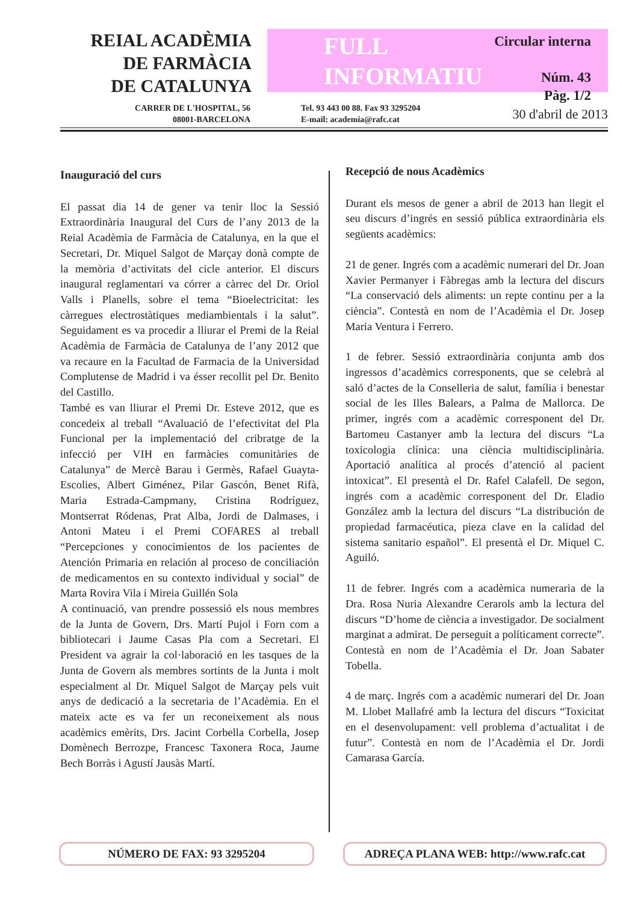REIAL ACADÈMIA
DE FARMÀCIA
DE CATALUNYA
FULL
INFORMATIU
Circular interna
Núm. 43
Pàg. 1/2
CARRER DE L'HOSPITAL, 56
08001-BARCELONA
Tel. 93 443 00 88. Fax 93 3295204
E-mail: academia@rafc.cat
30 d'abril de 2013
Inauguració del curs
El passat dia 14 de gener va tenir lloc la Sessió Extraordinària Inaugural del Curs de l’any 2013 de la Reial Acadèmia de Farmàcia de Catalunya, en la que el Secretari, Dr. Miquel Salgot de Marçay donà compte de la memòria d’activitats del cicle anterior. El discurs inaugural reglamentari va córrer a càrrec del Dr. Oriol Valls i Planells, sobre el tema “Bioelectricitat: les càrregues electrostàtiques mediambientals i la salut”. Seguidament es va procedir a lliurar el Premi de la Reial Acadèmia de Farmàcia de Catalunya de l’any 2012 que va recaure en la Facultad de Farmacia de la Universidad Complutense de Madrid i va ésser recollit pel Dr. Benito del Castillo.
També es van lliurar el Premi Dr. Esteve 2012, que es concedeix al treball “Avaluació de l’efectivitat del Pla Funcional per la implementació del cribratge de la infecció per VIH en farmàcies comunitàries de Catalunya” de Mercè Barau i Germès, Rafael Guayta-Escolies, Albert Giménez, Pilar Gascón, Benet Rifà, Maria Estrada-Campmany, Cristina Rodríguez, Montserrat Ródenas, Prat Alba, Jordi de Dalmases, i Antoni Mateu i el Premi COFARES al treball “Percepciones y conocimientos de los pacientes de Atención Primaria en relación al proceso de conciliación de medicamentos en su contexto individual y social” de Marta Rovira Vila i Mireia Guillén Sola
A continuació, van prendre possessió els nous membres de la Junta de Govern, Drs. Martí Pujol i Forn com a bibliotecari i Jaume Casas Pla com a Secretari. El President va agrair la col·laboració en les tasques de la Junta de Govern als membres sortints de la Junta i molt especialment al Dr. Miquel Salgot de Marçay pels vuit anys de dedicació a la secretaria de l’Acadèmia. En el mateix acte es va fer un reconeixement als nous acadèmics emèrits, Drs. Jacint Corbella Corbella, Josep Domènech Berrozpe, Francesc Taxonera Roca, Jaume Bech Borràs i Agustí Jausàs Martí.
Recepció de nous Acadèmics
Durant els mesos de gener a abril de 2013 han llegit el seu discurs d’ingrés en sessió pública extraordinària els següents acadèmics:
21 de gener. Ingrés com a acadèmic numerari del Dr. Joan Xavier Permanyer i Fàbregas amb la lectura del discurs “La conservació dels aliments: un repte continu per a la ciència”. Contestà en nom de l’Acadèmia el Dr. Josep Maria Ventura i Ferrero.
1 de febrer. Sessió extraordinària conjunta amb dos ingressos d’acadèmics corresponents, que se celebrà al saló d’actes de la Conselleria de salut, família i benestar social de les Illes Balears, a Palma de Mallorca. De primer, ingrés com a acadèmic corresponent del Dr. Bartomeu Castanyer amb la lectura del discurs “La toxicologia clínica: una ciència multidisciplinària. Aportació analítica al procés d’atenció al pacient intoxicat”. El presentà el Dr. Rafel Calafell. De segon, ingrés com a acadèmic corresponent del Dr. Eladio González amb la lectura del discurs “La distribución de propiedad farmacéutica, pieza clave en la calidad del sistema sanitario español”. El presentà el Dr. Miquel C. Aguiló.
11 de febrer. Ingrés com a acadèmica numeraria de la Dra. Rosa Nuria Alexandre Cerarols amb la lectura del discurs “D’home de ciència a investigador. De socialment marginat a admirat. De perseguit a políticament correcte”. Contestà en nom de l’Acadèmia el Dr. Joan Sabater Tobella.
4 de març. Ingrés com a acadèmic numerari del Dr. Joan M. Llobet Mallafré amb la lectura del discurs “Toxicitat en el desenvolupament: vell problema d’actualitat i de futur”. Contestà en nom de l’Acadèmia el Dr. Jordi Camarasa García.
NÚMERO DE FAX: 93 3295204 ADREÇA PLANA WEB: http://www.rafc.cat